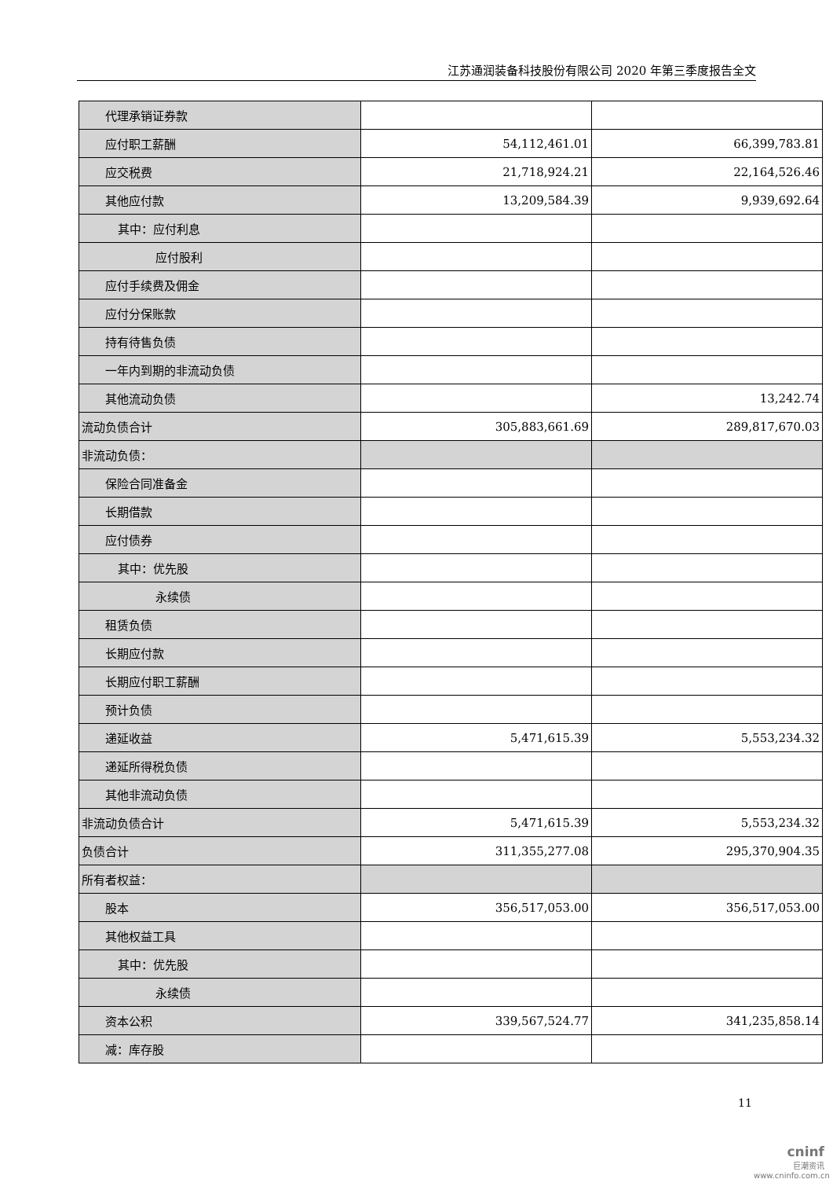江苏通润装备科技股份有限公司 2020 年第三季度报告全文
| 代理承销证券款 | | |
| 应付职工薪酬 | 54,112,461.01 | 66,399,783.81 |
| 应交税费 | 21,718,924.21 | 22,164,526.46 |
| 其他应付款 | 13,209,584.39 | 9,939,692.64 |
| 其中：应付利息 | | |
| 应付股利 | | |
| 应付手续费及佣金 | | |
| 应付分保账款 | | |
| 持有待售负债 | | |
| 一年内到期的非流动负债 | | |
| 其他流动负债 | | 13,242.74 |
| 流动负债合计 | 305,883,661.69 | 289,817,670.03 |
| 非流动负债： | | |
| 保险合同准备金 | | |
| 长期借款 | | |
| 应付债券 | | |
| 其中：优先股 | | |
| 永续债 | | |
| 租赁负债 | | |
| 长期应付款 | | |
| 长期应付职工薪酬 | | |
| 预计负债 | | |
| 递延收益 | 5,471,615.39 | 5,553,234.32 |
| 递延所得税负债 | | |
| 其他非流动负债 | | |
| 非流动负债合计 | 5,471,615.39 | 5,553,234.32 |
| 负债合计 | 311,355,277.08 | 295,370,904.35 |
| 所有者权益： | | |
| 股本 | 356,517,053.00 | 356,517,053.00 |
| 其他权益工具 | | |
| 其中：优先股 | | |
| 永续债 | | |
| 资本公积 | 339,567,524.77 | 341,235,858.14 |
| 减：库存股 | | |
11
cninf
巨潮资讯
www.cninfo.com.cn